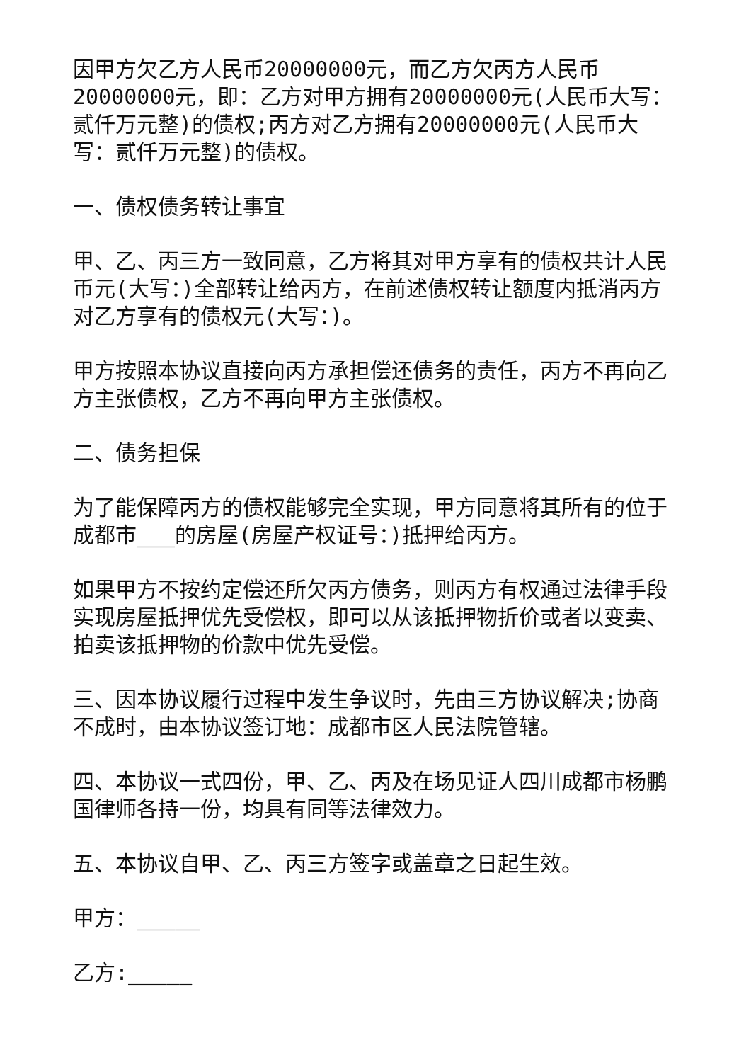因甲方欠乙方人民币20000000元，而乙方欠丙方人民币20000000元，即：乙方对甲方拥有20000000元(人民币大写：贰仟万元整)的债权;丙方对乙方拥有20000000元(人民币大写：贰仟万元整)的债权。
一、债权债务转让事宜
甲、乙、丙三方一致同意，乙方将其对甲方享有的债权共计人民币元(大写：)全部转让给丙方，在前述债权转让额度内抵消丙方对乙方享有的债权元(大写：)。
甲方按照本协议直接向丙方承担偿还债务的责任，丙方不再向乙方主张债权，乙方不再向甲方主张债权。
二、债务担保
为了能保障丙方的债权能够完全实现，甲方同意将其所有的位于成都市___的房屋(房屋产权证号：)抵押给丙方。
如果甲方不按约定偿还所欠丙方债务，则丙方有权通过法律手段实现房屋抵押优先受偿权，即可以从该抵押物折价或者以变卖、拍卖该抵押物的价款中优先受偿。
三、因本协议履行过程中发生争议时，先由三方协议解决;协商不成时，由本协议签订地：成都市区人民法院管辖。
四、本协议一式四份，甲、乙、丙及在场见证人四川成都市杨鹏国律师各持一份，均具有同等法律效力。
五、本协议自甲、乙、丙三方签字或盖章之日起生效。
甲方：_____
乙方:_____